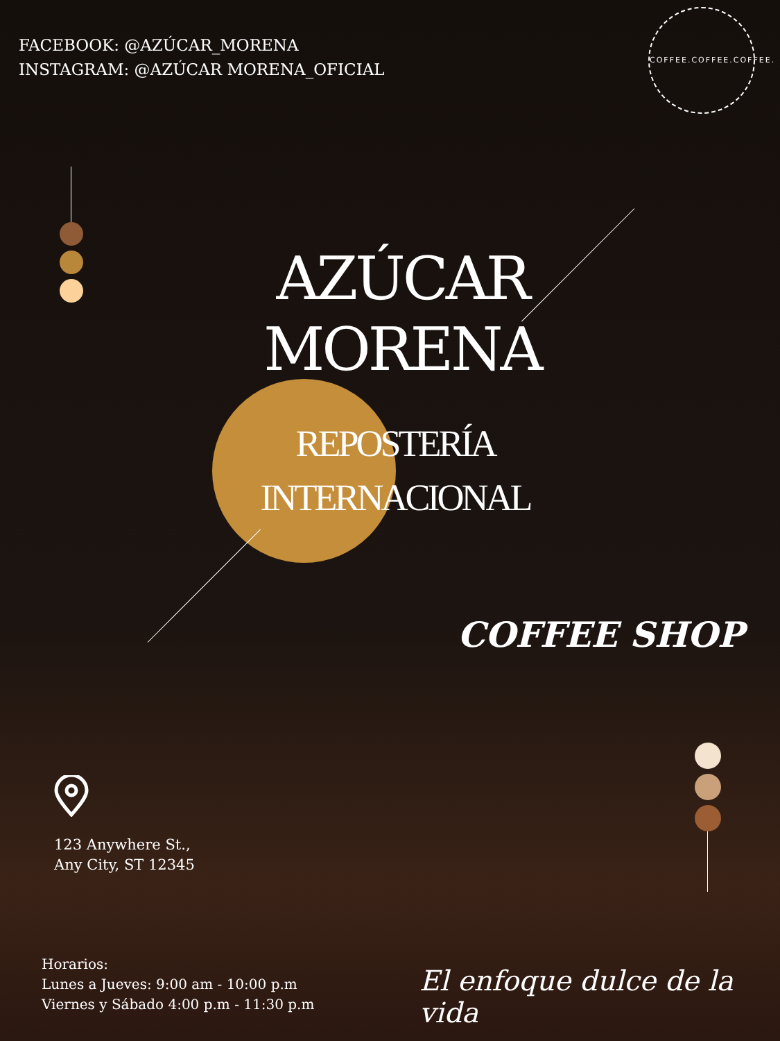FACEBOOK: @AZÚCAR_MORENA
INSTAGRAM: @AZÚCAR MORENA_OFICIAL
COFFEE.COFFEE.COFFEE.
AZÚCAR MORENA
REPOSTERÍA INTERNACIONAL
COFFEE SHOP
123 Anywhere St.,
Any City, ST 12345
Horarios:
Lunes a Jueves: 9:00 am - 10:00 p.m
Viernes y Sábado 4:00 p.m - 11:30 p.m
El enfoque dulce de la vida